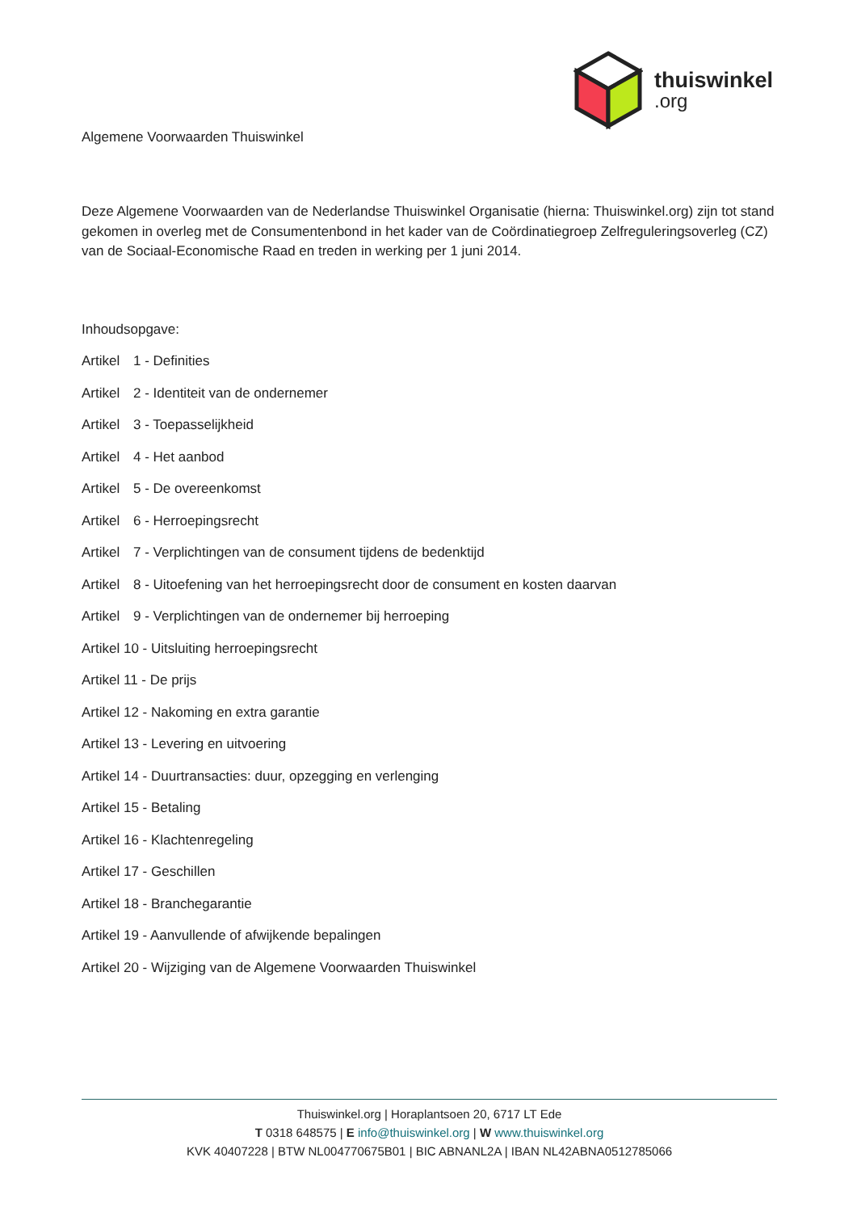thuiswinkel.org
Algemene Voorwaarden Thuiswinkel
Deze Algemene Voorwaarden van de Nederlandse Thuiswinkel Organisatie (hierna: Thuiswinkel.org) zijn tot stand gekomen in overleg met de Consumentenbond in het kader van de Coördinatiegroep Zelfreguleringsoverleg (CZ) van de Sociaal-Economische Raad en treden in werking per 1 juni 2014.
Inhoudsopgave:
Artikel 1 - Definities
Artikel 2 - Identiteit van de ondernemer
Artikel 3 - Toepasselijkheid
Artikel 4 - Het aanbod
Artikel 5 - De overeenkomst
Artikel 6 - Herroepingsrecht
Artikel 7 - Verplichtingen van de consument tijdens de bedenktijd
Artikel 8 - Uitoefening van het herroepingsrecht door de consument en kosten daarvan
Artikel 9 - Verplichtingen van de ondernemer bij herroeping
Artikel 10 - Uitsluiting herroepingsrecht
Artikel 11 - De prijs
Artikel 12 - Nakoming en extra garantie
Artikel 13 - Levering en uitvoering
Artikel 14 - Duurtransacties: duur, opzegging en verlenging
Artikel 15 - Betaling
Artikel 16 - Klachtenregeling
Artikel 17 - Geschillen
Artikel 18 - Branchegarantie
Artikel 19 - Aanvullende of afwijkende bepalingen
Artikel 20 - Wijziging van de Algemene Voorwaarden Thuiswinkel
Thuiswinkel.org | Horaplantsoen 20, 6717 LT Ede
T 0318 648575 | E info@thuiswinkel.org | W www.thuiswinkel.org
KVK 40407228 | BTW NL004770675B01 | BIC ABNANL2A | IBAN NL42ABNA0512785066